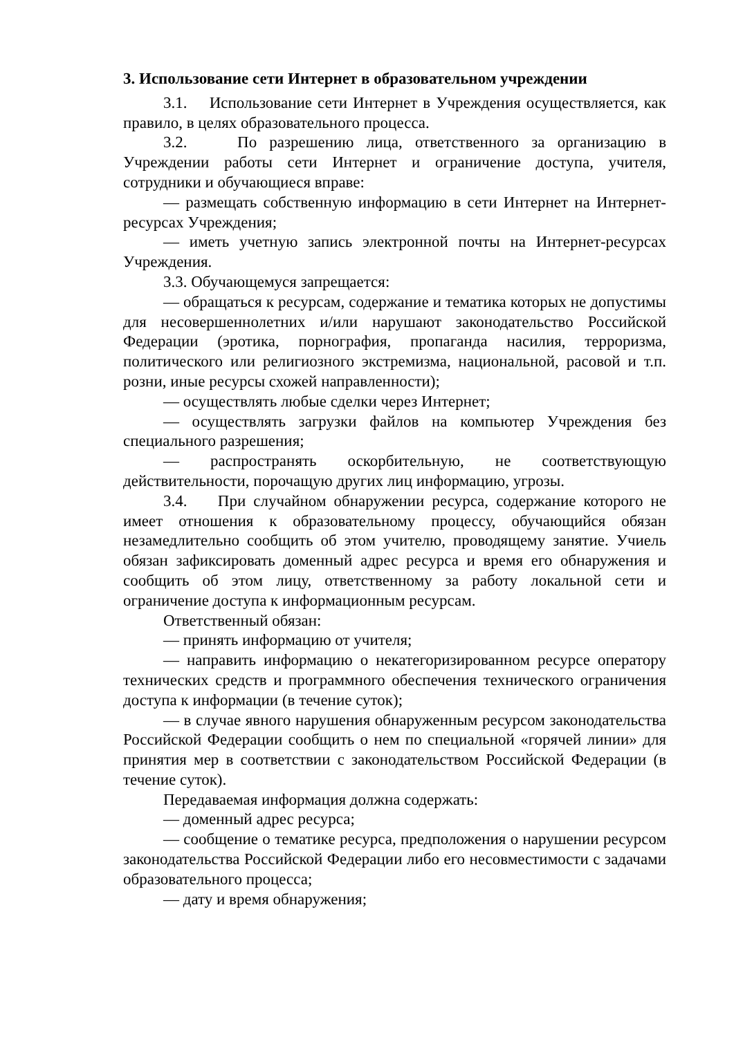3. Использование сети Интернет в образовательном учреждении
3.1. Использование сети Интернет в Учреждения осуществляется, как правило, в целях образовательного процесса.
3.2. По разрешению лица, ответственного за организацию в Учреждении работы сети Интернет и ограничение доступа, учителя, сотрудники и обучающиеся вправе:
— размещать собственную информацию в сети Интернет на Интернет-ресурсах Учреждения;
— иметь учетную запись электронной почты на Интернет-ресурсах Учреждения.
3.3. Обучающемуся запрещается:
— обращаться к ресурсам, содержание и тематика которых не допустимы для несовершеннолетних и/или нарушают законодательство Российской Федерации (эротика, порнография, пропаганда насилия, терроризма, политического или религиозного экстремизма, национальной, расовой и т.п. розни, иные ресурсы схожей направленности);
— осуществлять любые сделки через Интернет;
— осуществлять загрузки файлов на компьютер Учреждения без специального разрешения;
— распространять оскорбительную, не соответствующую действительности, порочащую других лиц информацию, угрозы.
3.4. При случайном обнаружении ресурса, содержание которого не имеет отношения к образовательному процессу, обучающийся обязан незамедлительно сообщить об этом учителю, проводящему занятие. Учиель обязан зафиксировать доменный адрес ресурса и время его обнаружения и сообщить об этом лицу, ответственному за работу локальной сети и ограничение доступа к информационным ресурсам.
Ответственный обязан:
— принять информацию от учителя;
— направить информацию о некатегоризированном ресурсе оператору технических средств и программного обеспечения технического ограничения доступа к информации (в течение суток);
— в случае явного нарушения обнаруженным ресурсом законодательства Российской Федерации сообщить о нем по специальной «горячей линии» для принятия мер в соответствии с законодательством Российской Федерации (в течение суток).
Передаваемая информация должна содержать:
— доменный адрес ресурса;
— сообщение о тематике ресурса, предположения о нарушении ресурсом законодательства Российской Федерации либо его несовместимости с задачами образовательного процесса;
— дату и время обнаружения;